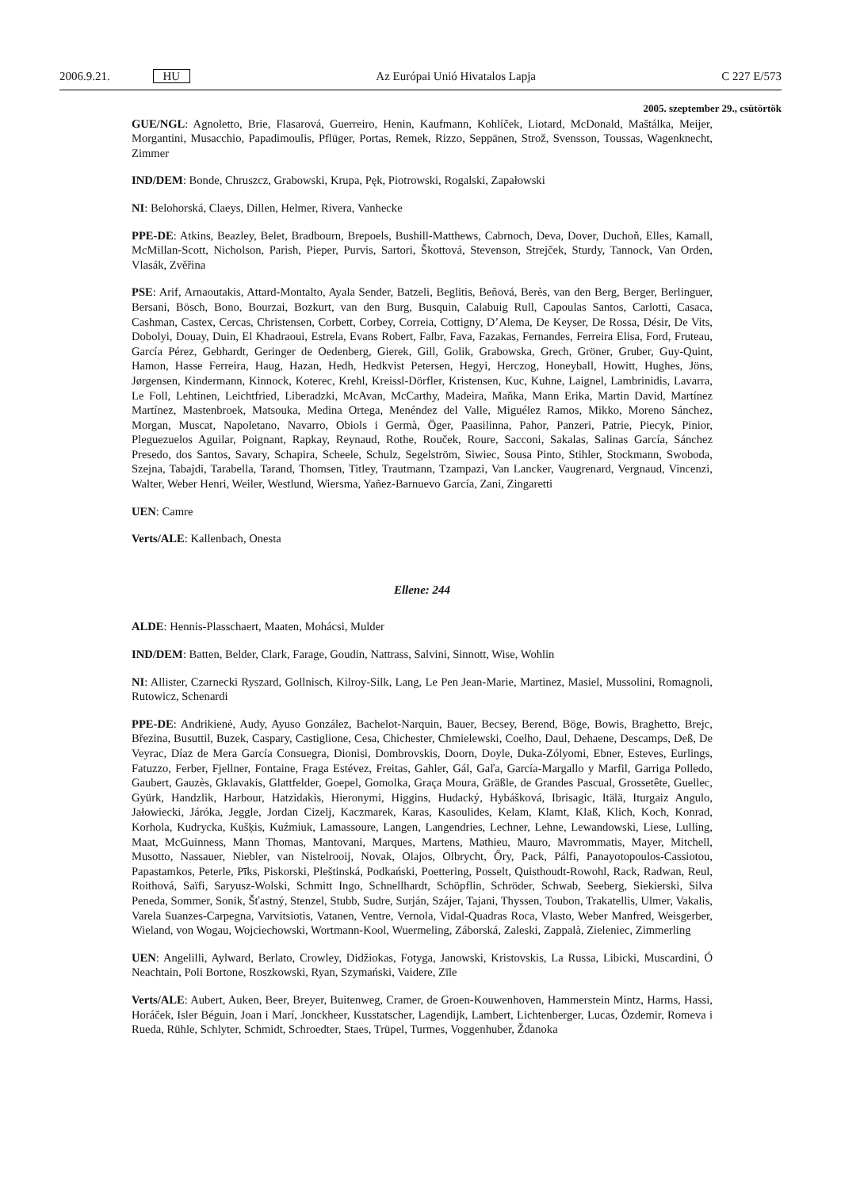2006.9.21. HU Az Európai Unió Hivatalos Lapja C 227 E/573
2005. szeptember 29., csütörtök
GUE/NGL: Agnoletto, Brie, Flasarová, Guerreiro, Henin, Kaufmann, Kohlíček, Liotard, McDonald, Maštálka, Meijer, Morgantini, Musacchio, Papadimoulis, Pflüger, Portas, Remek, Rizzo, Seppänen, Strož, Svensson, Toussas, Wagenknecht, Zimmer
IND/DEM: Bonde, Chruszcz, Grabowski, Krupa, Pęk, Piotrowski, Rogalski, Zapałowski
NI: Belohorská, Claeys, Dillen, Helmer, Rivera, Vanhecke
PPE-DE: Atkins, Beazley, Belet, Bradbourn, Brepoels, Bushill-Matthews, Cabrnoch, Deva, Dover, Duchoň, Elles, Kamall, McMillan-Scott, Nicholson, Parish, Pieper, Purvis, Sartori, Škottová, Stevenson, Strejček, Sturdy, Tannock, Van Orden, Vlasák, Zvěřina
PSE: Arif, Arnaoutakis, Attard-Montalto, Ayala Sender, Batzeli, Beglitis, Beňová, Berès, van den Berg, Berger, Berlinguer, Bersani, Bösch, Bono, Bourzai, Bozkurt, van den Burg, Busquin, Calabuig Rull, Capoulas Santos, Carlotti, Casaca, Cashman, Castex, Cercas, Christensen, Corbett, Corbey, Correia, Cottigny, D’Alema, De Keyser, De Rossa, Désir, De Vits, Dobolyi, Douay, Duin, El Khadraoui, Estrela, Evans Robert, Falbr, Fava, Fazakas, Fernandes, Ferreira Elisa, Ford, Fruteau, García Pérez, Gebhardt, Geringer de Oedenberg, Gierek, Gill, Golik, Grabowska, Grech, Gröner, Gruber, Guy-Quint, Hamon, Hasse Ferreira, Haug, Hazan, Hedh, Hedkvist Petersen, Hegyi, Herczog, Honeyball, Howitt, Hughes, Jöns, Jørgensen, Kindermann, Kinnock, Koterec, Krehl, Kreissl-Dörfler, Kristensen, Kuc, Kuhne, Laignel, Lambrinidis, Lavarra, Le Foll, Lehtinen, Leichtfried, Liberadzki, McAvan, McCarthy, Madeira, Maňka, Mann Erika, Martin David, Martínez Martínez, Mastenbroek, Matsouka, Medina Ortega, Menéndez del Valle, Miguélez Ramos, Mikko, Moreno Sánchez, Morgan, Muscat, Napoletano, Navarro, Obiols i Germà, Öger, Paasilinna, Pahor, Panzeri, Patrie, Piecyk, Pinior, Pleguezuelos Aguilar, Poignant, Rapkay, Reynaud, Rothe, Rouček, Roure, Sacconi, Sakalas, Salinas García, Sánchez Presedo, dos Santos, Savary, Schapira, Scheele, Schulz, Segelström, Siwiec, Sousa Pinto, Stihler, Stockmann, Swoboda, Szejna, Tabajdi, Tarabella, Tarand, Thomsen, Titley, Trautmann, Tzampazi, Van Lancker, Vaugrenard, Vergnaud, Vincenzi, Walter, Weber Henri, Weiler, Westlund, Wiersma, Yañez-Barnuevo García, Zani, Zingaretti
UEN: Camre
Verts/ALE: Kallenbach, Onesta
Ellene: 244
ALDE: Hennis-Plasschaert, Maaten, Mohácsi, Mulder
IND/DEM: Batten, Belder, Clark, Farage, Goudin, Nattrass, Salvini, Sinnott, Wise, Wohlin
NI: Allister, Czarnecki Ryszard, Gollnisch, Kilroy-Silk, Lang, Le Pen Jean-Marie, Martinez, Masiel, Mussolini, Romagnoli, Rutowicz, Schenardi
PPE-DE: Andrikienė, Audy, Ayuso González, Bachelot-Narquin, Bauer, Becsey, Berend, Böge, Bowis, Braghetto, Brejc, Březina, Busuttil, Buzek, Caspary, Castiglione, Cesa, Chichester, Chmielewski, Coelho, Daul, Dehaene, Descamps, Deß, De Veyrac, Díaz de Mera García Consuegra, Dionisi, Dombrovskis, Doorn, Doyle, Duka-Zólyomi, Ebner, Esteves, Eurlings, Fatuzzo, Ferber, Fjellner, Fontaine, Fraga Estévez, Freitas, Gahler, Gál, Gaľa, García-Margallo y Marfil, Garriga Polledo, Gaubert, Gauzès, Gklavakis, Glattfelder, Goepel, Gomolka, Graça Moura, Gräßle, de Grandes Pascual, Grossetête, Guellec, Gyürk, Handzlik, Harbour, Hatzidakis, Hieronymi, Higgins, Hudacký, Hybášková, Ibrisagic, Itälä, Iturgaiz Angulo, Jałowiecki, Járóka, Jeggle, Jordan Cizelj, Kaczmarek, Karas, Kasoulides, Kelam, Klamt, Klaß, Klich, Koch, Konrad, Korhola, Kudrycka, Kušķis, Kuźmiuk, Lamassoure, Langen, Langendries, Lechner, Lehne, Lewandowski, Liese, Lulling, Maat, McGuinness, Mann Thomas, Mantovani, Marques, Martens, Mathieu, Mauro, Mavrommatis, Mayer, Mitchell, Musotto, Nassauer, Niebler, van Nistelrooij, Novak, Olajos, Olbrycht, Őry, Pack, Pálfi, Panayotopoulos-Cassiotou, Papastamkos, Peterle, Pīks, Piskorski, Pleštinská, Podkański, Poettering, Posselt, Quisthoudt-Rowohl, Rack, Radwan, Reul, Roithová, Saïfi, Saryusz-Wolski, Schmitt Ingo, Schnellhardt, Schöpflin, Schröder, Schwab, Seeberg, Siekierski, Silva Peneda, Sommer, Sonik, Šťastný, Stenzel, Stubb, Sudre, Surján, Szájer, Tajani, Thyssen, Toubon, Trakatellis, Ulmer, Vakalis, Varela Suanzes-Carpegna, Varvitsiotis, Vatanen, Ventre, Vernola, Vidal-Quadras Roca, Vlasto, Weber Manfred, Weisgerber, Wieland, von Wogau, Wojciechowski, Wortmann-Kool, Wuermeling, Záborská, Zaleski, Zappalà, Zieleniec, Zimmerling
UEN: Angelilli, Aylward, Berlato, Crowley, Didžiokas, Fotyga, Janowski, Kristovskis, La Russa, Libicki, Muscardini, Ó Neachtain, Poli Bortone, Roszkowski, Ryan, Szymański, Vaidere, Zīle
Verts/ALE: Aubert, Auken, Beer, Breyer, Buitenweg, Cramer, de Groen-Kouwenhoven, Hammerstein Mintz, Harms, Hassi, Horáček, Isler Béguin, Joan i Marí, Jonckheer, Kusstatscher, Lagendijk, Lambert, Lichtenberger, Lucas, Özdemir, Romeva i Rueda, Rühle, Schlyter, Schmidt, Schroedter, Staes, Trüpel, Turmes, Voggenhuber, Ždanoka